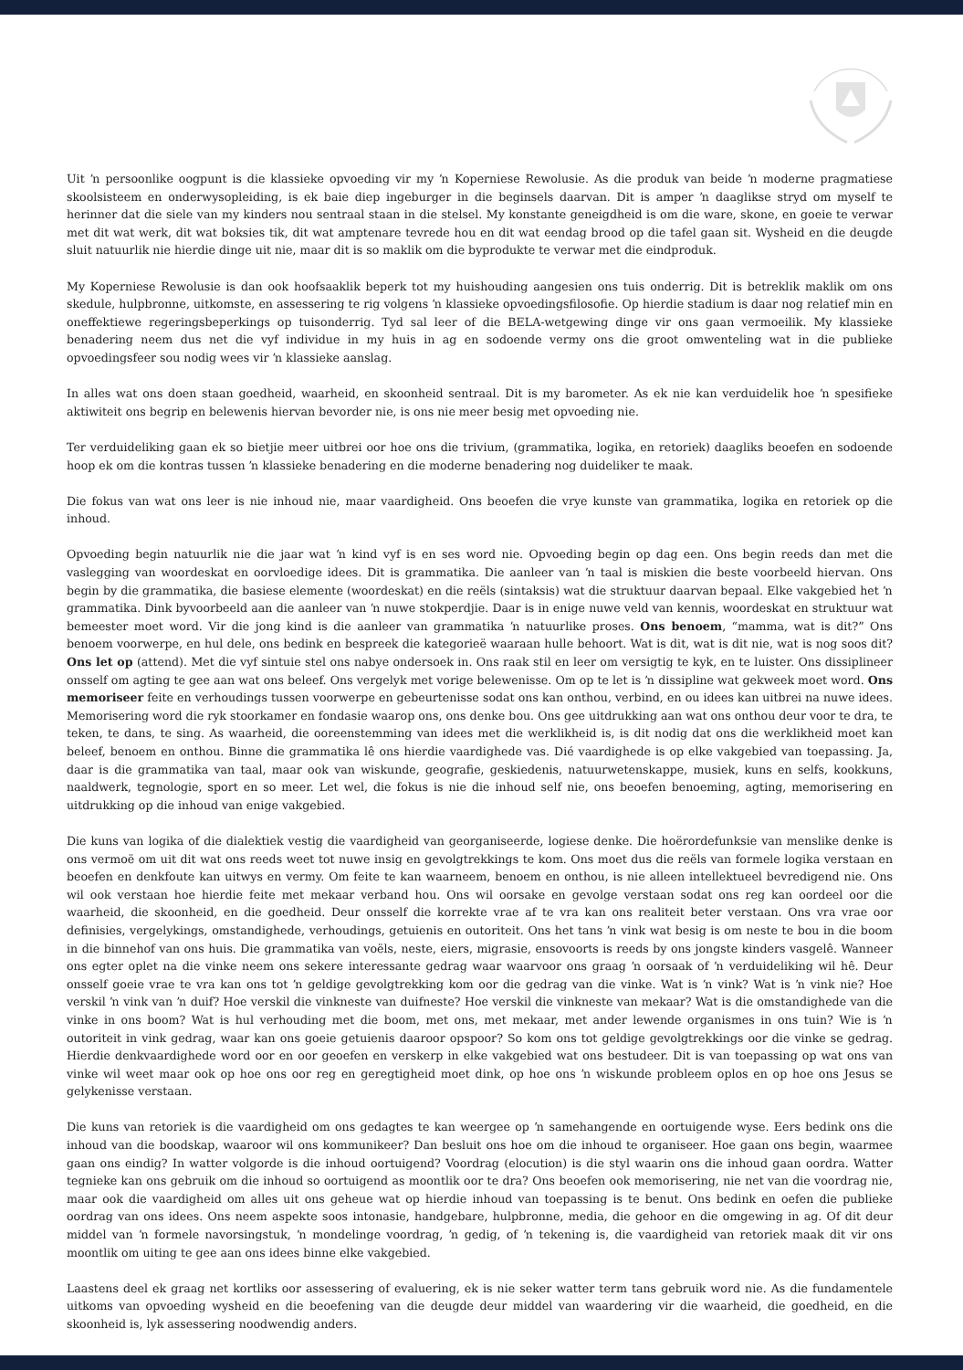Uit ŉ persoonlike oogpunt is die klassieke opvoeding vir my ŉ Koperniese Rewolusie. As die produk van beide ŉ moderne pragmatiese skoolsisteem en onderwysopleiding, is ek baie diep ingeburger in die beginsels daarvan. Dit is amper ŉ daaglikse stryd om myself te herinner dat die siele van my kinders nou sentraal staan in die stelsel. My konstante geneigdheid is om die ware, skone, en goeie te verwar met dit wat werk, dit wat boksies tik, dit wat amptenare tevrede hou en dit wat eendag brood op die tafel gaan sit. Wysheid en die deugde sluit natuurlik nie hierdie dinge uit nie, maar dit is so maklik om die byprodukte te verwar met die eindproduk.
My Koperniese Rewolusie is dan ook hoofsaaklik beperk tot my huishouding aangesien ons tuis onderrig. Dit is betreklik maklik om ons skedule, hulpbronne, uitkomste, en assessering te rig volgens ŉ klassieke opvoedingsfilosofie. Op hierdie stadium is daar nog relatief min en oneffektiewe regeringsbeperkings op tuisonderrig. Tyd sal leer of die BELA-wetgewing dinge vir ons gaan vermoeilik. My klassieke benadering neem dus net die vyf individue in my huis in ag en sodoende vermy ons die groot omwenteling wat in die publieke opvoedingsfeer sou nodig wees vir ŉ klassieke aanslag.
In alles wat ons doen staan goedheid, waarheid, en skoonheid sentraal. Dit is my barometer. As ek nie kan verduidelik hoe ŉ spesifieke aktiwiteit ons begrip en belewenis hiervan bevorder nie, is ons nie meer besig met opvoeding nie.
Ter verduideliking gaan ek so bietjie meer uitbrei oor hoe ons die trivium, (grammatika, logika, en retoriek) daagliks beoefen en sodoende hoop ek om die kontras tussen ŉ klassieke benadering en die moderne benadering nog duideliker te maak.
Die fokus van wat ons leer is nie inhoud nie, maar vaardigheid. Ons beoefen die vrye kunste van grammatika, logika en retoriek op die inhoud.
Opvoeding begin natuurlik nie die jaar wat ŉ kind vyf is en ses word nie. Opvoeding begin op dag een. Ons begin reeds dan met die vaslegging van woordeskat en oorvloedige idees. Dit is grammatika. Die aanleer van ŉ taal is miskien die beste voorbeeld hiervan. Ons begin by die grammatika, die basiese elemente (woordeskat) en die reëls (sintaksis) wat die struktuur daarvan bepaal. Elke vakgebied het ŉ grammatika. Dink byvoorbeeld aan die aanleer van ŉ nuwe stokperdjie. Daar is in enige nuwe veld van kennis, woordeskat en struktuur wat bemeester moet word. Vir die jong kind is die aanleer van grammatika ŉ natuurlike proses. Ons benoem, “mamma, wat is dit?” Ons benoem voorwerpe, en hul dele, ons bedink en bespreek die kategorieë waaraan hulle behoort. Wat is dit, wat is dit nie, wat is nog soos dit? Ons let op (attend). Met die vyf sintuie stel ons nabye ondersoek in. Ons raak stil en leer om versigtig te kyk, en te luister. Ons dissiplineer onsself om agting te gee aan wat ons beleef. Ons vergelyk met vorige belewenisse. Om op te let is ŉ dissipline wat gekweek moet word. Ons memoriseer feite en verhoudings tussen voorwerpe en gebeurtenisse sodat ons kan onthou, verbind, en ou idees kan uitbrei na nuwe idees. Memorisering word die ryk stoorkamer en fondasie waarop ons, ons denke bou. Ons gee uitdrukking aan wat ons onthou deur voor te dra, te teken, te dans, te sing. As waarheid, die ooreenstemming van idees met die werklikheid is, is dit nodig dat ons die werklikheid moet kan beleef, benoem en onthou. Binne die grammatika lê ons hierdie vaardighede vas. Dié vaardighede is op elke vakgebied van toepassing. Ja, daar is die grammatika van taal, maar ook van wiskunde, geografie, geskiedenis, natuurwetenskappe, musiek, kuns en selfs, kookkuns, naaldwerk, tegnologie, sport en so meer. Let wel, die fokus is nie die inhoud self nie, ons beoefen benoeming, agting, memorisering en uitdrukking op die inhoud van enige vakgebied.
Die kuns van logika of die dialektiek vestig die vaardigheid van georganiseerde, logiese denke. Die hoërordefunksie van menslike denke is ons vermoë om uit dit wat ons reeds weet tot nuwe insig en gevolgtrekkings te kom. Ons moet dus die reëls van formele logika verstaan en beoefen en denkfoute kan uitwys en vermy. Om feite te kan waarneem, benoem en onthou, is nie alleen intellektueel bevredigend nie. Ons wil ook verstaan hoe hierdie feite met mekaar verband hou. Ons wil oorsake en gevolge verstaan sodat ons reg kan oordeel oor die waarheid, die skoonheid, en die goedheid. Deur onsself die korrekte vrae af te vra kan ons realiteit beter verstaan. Ons vra vrae oor definisies, vergelykings, omstandighede, verhoudings, getuienis en outoriteit. Ons het tans ŉ vink wat besig is om neste te bou in die boom in die binnehof van ons huis. Die grammatika van voëls, neste, eiers, migrasie, ensovoorts is reeds by ons jongste kinders vasgelê. Wanneer ons egter oplet na die vinke neem ons sekere interessante gedrag waar waarvoor ons graag ŉ oorsaak of ŉ verduideliking wil hê. Deur onsself goeie vrae te vra kan ons tot ŉ geldige gevolgtrekking kom oor die gedrag van die vinke. Wat is ŉ vink? Wat is ŉ vink nie? Hoe verskil ŉ vink van ŉ duif? Hoe verskil die vinkneste van duifneste? Hoe verskil die vinkneste van mekaar? Wat is die omstandighede van die vinke in ons boom? Wat is hul verhouding met die boom, met ons, met mekaar, met ander lewende organismes in ons tuin? Wie is ŉ outoriteit in vink gedrag, waar kan ons goeie getuienis daaroor opspoor? So kom ons tot geldige gevolgtrekkings oor die vinke se gedrag. Hierdie denkvaardighede word oor en oor geoefen en verskerp in elke vakgebied wat ons bestudeer. Dit is van toepassing op wat ons van vinke wil weet maar ook op hoe ons oor reg en geregtigheid moet dink, op hoe ons ŉ wiskunde probleem oplos en op hoe ons Jesus se gelykenisse verstaan.
Die kuns van retoriek is die vaardigheid om ons gedagtes te kan weergee op ŉ samehangende en oortuigende wyse. Eers bedink ons die inhoud van die boodskap, waaroor wil ons kommunikeer? Dan besluit ons hoe om die inhoud te organiseer. Hoe gaan ons begin, waarmee gaan ons eindig? In watter volgorde is die inhoud oortuigend? Voordrag (elocution) is die styl waarin ons die inhoud gaan oordra. Watter tegnieke kan ons gebruik om die inhoud so oortuigend as moontlik oor te dra? Ons beoefen ook memorisering, nie net van die voordrag nie, maar ook die vaardigheid om alles uit ons geheue wat op hierdie inhoud van toepassing is te benut. Ons bedink en oefen die publieke oordrag van ons idees. Ons neem aspekte soos intonasie, handgebare, hulpbronne, media, die gehoor en die omgewing in ag. Of dit deur middel van ŉ formele navorsingstuk, ŉ mondelinge voordrag, ŉ gedig, of ŉ tekening is, die vaardigheid van retoriek maak dit vir ons moontlik om uiting te gee aan ons idees binne elke vakgebied.
Laastens deel ek graag net kortliks oor assessering of evaluering, ek is nie seker watter term tans gebruik word nie. As die fundamentele uitkoms van opvoeding wysheid en die beoefening van die deugde deur middel van waardering vir die waarheid, die goedheid, en die skoonheid is, lyk assessering noodwendig anders.